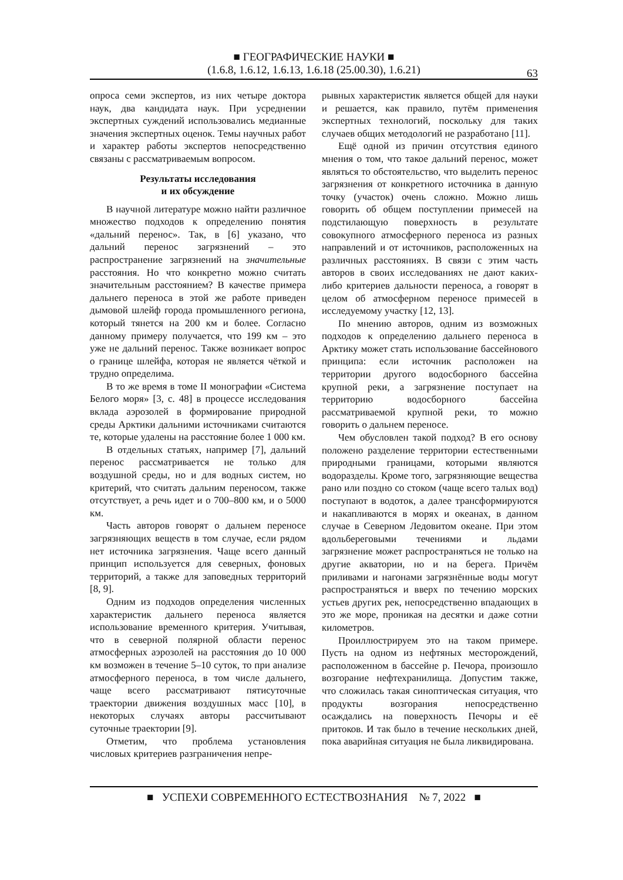■ ГЕОГРАФИЧЕСКИЕ НАУКИ ■
(1.6.8, 1.6.12, 1.6.13, 1.6.18 (25.00.30), 1.6.21)
63
опроса семи экспертов, из них четыре доктора наук, два кандидата наук. При усреднении экспертных суждений использовались медианные значения экспертных оценок. Темы научных работ и характер работы экспертов непосредственно связаны с рассматриваемым вопросом.
Результаты исследования
и их обсуждение
В научной литературе можно найти различное множество подходов к определению понятия «дальний перенос». Так, в [6] указано, что дальний перенос загрязнений – это распространение загрязнений на значительные расстояния. Но что конкретно можно считать значительным расстоянием? В качестве примера дальнего переноса в этой же работе приведен дымовой шлейф города промышленного региона, который тянется на 200 км и более. Согласно данному примеру получается, что 199 км – это уже не дальний перенос. Также возникает вопрос о границе шлейфа, которая не является чёткой и трудно определима.
В то же время в томе II монографии «Система Белого моря» [3, с. 48] в процессе исследования вклада аэрозолей в формирование природной среды Арктики дальними источниками считаются те, которые удалены на расстояние более 1 000 км.
В отдельных статьях, например [7], дальний перенос рассматривается не только для воздушной среды, но и для водных систем, но критерий, что считать дальним переносом, также отсутствует, а речь идет и о 700–800 км, и о 5000 км.
Часть авторов говорят о дальнем переносе загрязняющих веществ в том случае, если рядом нет источника загрязнения. Чаще всего данный принцип используется для северных, фоновых территорий, а также для заповедных территорий [8, 9].
Одним из подходов определения численных характеристик дальнего переноса является использование временного критерия. Учитывая, что в северной полярной области перенос атмосферных аэрозолей на расстояния до 10 000 км возможен в течение 5–10 суток, то при анализе атмосферного переноса, в том числе дальнего, чаще всего рассматривают пятисуточные траектории движения воздушных масс [10], в некоторых случаях авторы рассчитывают суточные траектории [9].
Отметим, что проблема установления числовых критериев разграничения непре-
рывных характеристик является общей для науки и решается, как правило, путём применения экспертных технологий, поскольку для таких случаев общих методологий не разработано [11].
Ещё одной из причин отсутствия единого мнения о том, что такое дальний перенос, может являться то обстоятельство, что выделить перенос загрязнения от конкретного источника в данную точку (участок) очень сложно. Можно лишь говорить об общем поступлении примесей на подстилающую поверхность в результате совокупного атмосферного переноса из разных направлений и от источников, расположенных на различных расстояниях. В связи с этим часть авторов в своих исследованиях не дают каких-либо критериев дальности переноса, а говорят в целом об атмосферном переносе примесей в исследуемому участку [12, 13].
По мнению авторов, одним из возможных подходов к определению дальнего переноса в Арктику может стать использование бассейнового принципа: если источник расположен на территории другого водосборного бассейна крупной реки, а загрязнение поступает на территорию водосборного бассейна рассматриваемой крупной реки, то можно говорить о дальнем переносе.
Чем обусловлен такой подход? В его основу положено разделение территории естественными природными границами, которыми являются водоразделы. Кроме того, загрязняющие вещества рано или поздно со стоком (чаще всего талых вод) поступают в водоток, а далее трансформируются и накапливаются в морях и океанах, в данном случае в Северном Ледовитом океане. При этом вдольбереговыми течениями и льдами загрязнение может распространяться не только на другие акватории, но и на берега. Причём приливами и нагонами загрязнённые воды могут распространяться и вверх по течению морских устьев других рек, непосредственно впадающих в это же море, проникая на десятки и даже сотни километров.
Проиллюстрируем это на таком примере. Пусть на одном из нефтяных месторождений, расположенном в бассейне р. Печора, произошло возгорание нефтехранилища. Допустим также, что сложилась такая синоптическая ситуация, что продукты возгорания непосредственно осаждались на поверхность Печоры и её притоков. И так было в течение нескольких дней, пока аварийная ситуация не была ликвидирована.
■ УСПЕХИ СОВРЕМЕННОГО ЕСТЕСТВОЗНАНИЯ № 7, 2022 ■